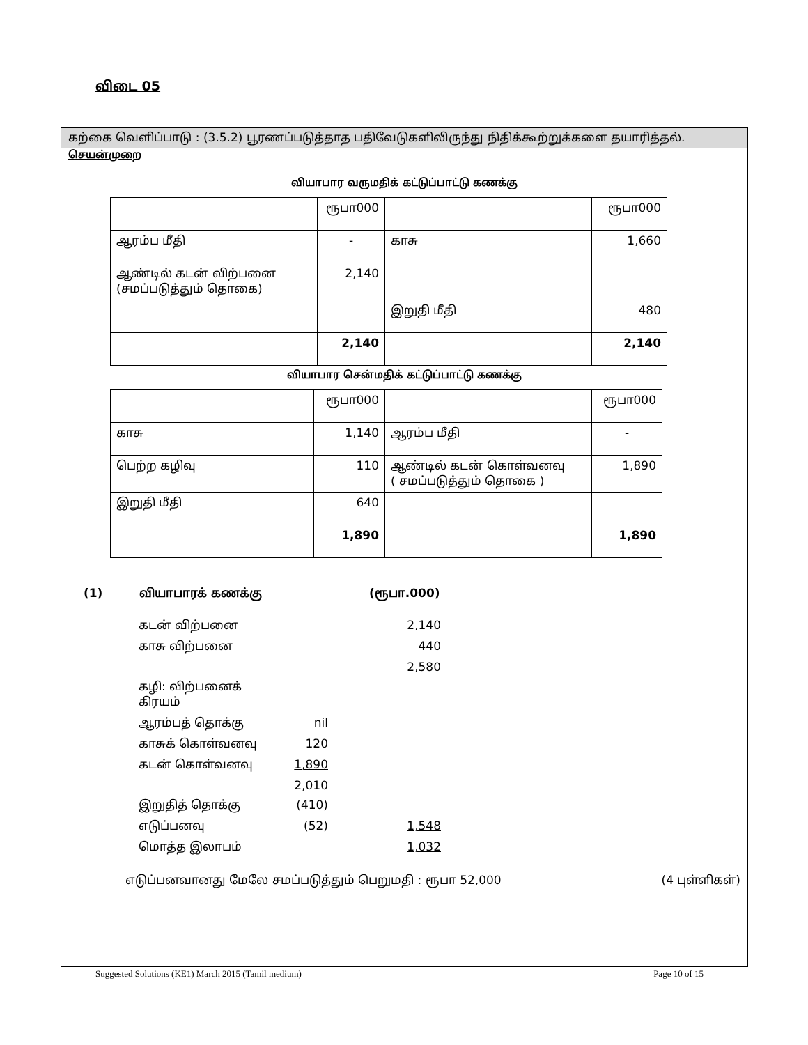விடை 05
கற்கை வெளிப்பாடு : (3.5.2) பூரணப்படுத்தாத பதிவேடுகளிலிருந்து நிதிக்கூற்றுக்களை தயாரித்தல்.
செயன்முறை
வியாபார வருமதிக் கட்டுப்பாட்டு கணக்கு
| | ரூபா000 | | ரூபா000 |
| ஆரம்ப மீதி | - | காசு | 1,660 |
| ஆண்டில் கடன் விற்பனை (சமப்படுத்தும் தொகை) | 2,140 | | |
| | | இறுதி மீதி | 480 |
| | 2,140 | | 2,140 |
வியாபார சென்மதிக் கட்டுப்பாட்டு கணக்கு
| | ரூபா000 | | ரூபா000 |
| காசு | 1,140 | ஆரம்ப மீதி | - |
| பெற்ற கழிவு | 110 | ஆண்டில் கடன் கொள்வனவு ( சமப்படுத்தும் தொகை ) | 1,890 |
| இறுதி மீதி | 640 | | |
| | 1,890 | | 1,890 |
(1) வியாபாரக் கணக்கு (ரூபா.000)
| கடன் விற்பனை | | 2,140 |
| காசு விற்பனை | | 440 |
| | | 2,580 |
| கழி: விற்பனைக் கிரயம் | | |
| ஆரம்பத் தொக்கு | nil | |
| காசுக் கொள்வனவு | 120 | |
| கடன் கொள்வனவு | 1,890 | |
| | 2,010 | |
| இறுதித் தொக்கு | (410) | |
| எடுப்பனவு | (52) | 1,548 |
| மொத்த இலாபம் | | 1,032 |
எடுப்பனவானது மேலே சமப்படுத்தும் பெறுமதி : ரூபா 52,000 (4 புள்ளிகள்)
Suggested Solutions (KE1) March 2015 (Tamil medium) Page 10 of 15